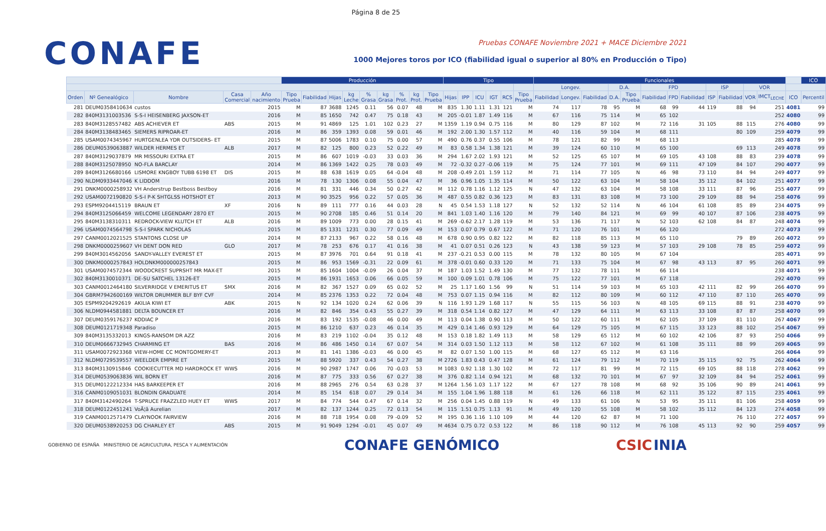Página 8 de 25
CONAFE
Pruebas CONAFE Noviembre 2021 + MACE Diciembre 2021
1000 Mejores toros por ICO (fiabilidad igual o superior al 80% en Producción o Tipo)
| | | | | | Producción | | | | | | | | | Tipo | | | | | | Funcionales | | | | | | | | | | | | | ICO |
| --- | --- | --- | --- | --- | --- | --- | --- | --- | --- | --- | --- | --- | --- | --- | --- | --- | --- | --- | --- | --- | --- | --- | --- | --- | --- | --- | --- | --- | --- | --- | --- | --- | --- |
| | | | | | | | | | | | | | | | | | | | | Longev. | | | D.A. | | FPD | | | ISP | | VOR | | | |
| Orden | Nº Genealógico | Nombre | Casa Comercial | Año nacimiento | Tipo Prueba | Fiabilidad | Hijas | kg Leche | % Grasa | kg Grasa | % Prot. | kg Prot. | Tipo Prueba | Hijas | IPP | ICU | IGT | RCS | Tipo Prueba | Fiabilidad | Longev. | Fiabilidad | D.A. | Tipo Prueba | Fiabilidad | FPD | Fiabilidad | ISP | Fiabilidad | VOR | IMCT<sub>LECHE</sub> | ICO | Percentil |
| 281 | DEUM0358410634 | custos | | 2015 | M | 87 | 3688 | 1245 | 0.11 | 56 | 0.07 | 48 | M | 835 | 1.30 | 1.11 | 1.31 | 121 | M | 74 | 117 | 78 | 95 | M | 68 | 99 | 44 | 119 | 88 | 94 | 251 | 4081 | 99 |
| 282 | 840M3131003536 | S-S-I HEISENBERG JAXSON-ET | | 2016 | M | 85 | 1650 | 742 | 0.47 | 75 | 0.18 | 43 | M | 205 | -0.01 | 1.87 | 1.49 | 116 | M | 67 | 116 | 75 | 114 | M | 65 | 102 | | | | | 252 | 4080 | 99 |
| 283 | 840M3128557482 | ABS ACHIEVER ET | ABS | 2015 | M | 91 | 4869 | 125 | 1.01 | 102 | 0.23 | 27 | M | 1359 | 1.19 | 0.94 | 0.75 | 116 | M | 80 | 129 | 87 | 102 | M | 72 | 116 | 31 | 105 | 88 | 115 | 276 | 4080 | 99 |
| 284 | 840M3138483465 | SIEMERS RIPROAR-ET | | 2016 | M | 86 | 359 | 1393 | 0.08 | 59 | 0.01 | 46 | M | 192 | 2.00 | 1.30 | 1.57 | 112 | M | 40 | 116 | 59 | 104 | M | 68 | 111 | | | 80 | 109 | 259 | 4079 | 99 |
| 285 | USAM0074345967 | HURTGENLEA YDR OUTSIDERS- ET | | 2015 | M | 87 | 5006 | 1783 | 0.10 | 75 | 0.00 | 57 | M | 490 | 0.76 | 0.37 | 0.55 | 106 | M | 78 | 121 | 82 | 99 | M | 68 | 113 | | | | | 285 | 4078 | 99 |
| 286 | DEUM0539063887 | WILDER HERMES ET | ALB | 2017 | M | 82 | 125 | 800 | 0.23 | 52 | 0.22 | 49 | M | 83 | 0.58 | 1.34 | 1.38 | 121 | M | 39 | 124 | 60 | 110 | M | 65 | 100 | | | 69 | 113 | 249 | 4078 | 99 |
| 287 | 840M3129037879 | MR MISSOURI EXTRA ET | | 2015 | M | 86 | 607 | 1019 | -0.03 | 33 | 0.03 | 36 | M | 294 | 1.67 | 2.02 | 1.93 | 121 | M | 52 | 125 | 65 | 107 | M | 69 | 105 | 43 | 108 | 88 | 83 | 239 | 4078 | 99 |
| 288 | 840M3125078950 | NO-FLA BARCLAY | | 2014 | M | 86 | 1369 | 1422 | 0.25 | 78 | 0.03 | 49 | M | 72 | -0.32 | 0.27 | -0.06 | 119 | M | 75 | 124 | 77 | 101 | M | 69 | 111 | 47 | 109 | 84 | 107 | 290 | 4077 | 99 |
| 289 | 840M3126680166 | LISMORE KNGBOY TUBB 6198 ET | DIS | 2015 | M | 88 | 638 | 1619 | 0.05 | 64 | -0.04 | 48 | M | 208 | -0.49 | 2.01 | 1.59 | 112 | M | 71 | 114 | 77 | 105 | N | 46 | 98 | 73 | 110 | 84 | 94 | 249 | 4077 | 99 |
| 290 | NLDM0933447046 | K LIDDOM | | 2016 | M | 78 | 130 | 1306 | 0.08 | 55 | 0.04 | 47 | M | 36 | 0.96 | 1.05 | 1.35 | 114 | M | 50 | 122 | 63 | 104 | M | 58 | 104 | 35 | 112 | 84 | 102 | 251 | 4077 | 99 |
| 291 | DNKM0000258932 | VH Anderstrup Bestboss Bestboy | | 2016 | M | 81 | 331 | 446 | 0.34 | 50 | 0.27 | 42 | M | 112 | 0.78 | 1.16 | 1.12 | 125 | N | 47 | 132 | 63 | 104 | M | 58 | 108 | 33 | 111 | 87 | 96 | 255 | 4077 | 99 |
| 292 | USAM0072190820 | S-S-I P-K SHTGLSS HOTSHOT ET | | 2013 | M | 90 | 3525 | 956 | 0.22 | 57 | 0.05 | 36 | M | 487 | 0.55 | 0.82 | 0.36 | 123 | M | 83 | 131 | 83 | 108 | M | 73 | 100 | 29 | 109 | 88 | 94 | 258 | 4076 | 99 |
| 293 | ESPM9204415119 | BRAUN ET | XF | 2016 | N | 89 | 111 | 777 | 0.16 | 44 | 0.03 | 28 | N | 45 | 0.54 | 1.53 | 1.18 | 127 | N | 52 | 132 | 52 | 114 | N | 46 | 104 | 61 | 108 | 85 | 89 | 234 | 4075 | 99 |
| 294 | 840M3125066459 | WELCOME LEGENDARY 2870 ET | | 2015 | M | 90 | 2708 | 185 | 0.46 | 51 | 0.14 | 20 | M | 841 | 1.03 | 1.40 | 1.16 | 120 | M | 79 | 140 | 84 | 121 | M | 69 | 99 | 40 | 107 | 87 | 106 | 238 | 4075 | 99 |
| 295 | 840M3138310311 | REDROCK-VIEW KLUTCH ET | ALB | 2016 | M | 89 | 1009 | 773 | 0.00 | 28 | 0.15 | 41 | M | 269 | -0.62 | 2.17 | 1.28 | 119 | M | 53 | 136 | 71 | 117 | N | 52 | 103 | 62 | 108 | 84 | 87 | 248 | 4074 | 99 |
| 296 | USAM0074564798 | S-S-I SPARK NICHOLAS | | 2015 | M | 85 | 1331 | 1231 | 0.30 | 77 | 0.09 | 49 | M | 153 | 0.07 | 0.79 | 0.67 | 122 | M | 71 | 120 | 76 | 101 | M | 66 | 120 | | | | | 272 | 4073 | 99 |
| 297 | CANM0012021525 | STANTONS CLOSE UP | | 2014 | M | 87 | 2133 | 967 | 0.22 | 58 | 0.16 | 48 | M | 678 | 0.90 | 0.95 | 0.82 | 122 | M | 82 | 118 | 85 | 113 | M | 65 | 110 | | | 79 | 89 | 260 | 4072 | 99 |
| 298 | DNKM0000259607 | VH DENT DON RED | GLO | 2017 | M | 78 | 253 | 676 | 0.17 | 41 | 0.16 | 38 | M | 41 | 0.07 | 0.51 | 0.26 | 123 | N | 43 | 138 | 59 | 123 | M | 57 | 103 | 29 | 108 | 78 | 85 | 259 | 4072 | 99 |
| 299 | 840M3014562056 | SANDY-VALLEY EVEREST ET | | 2015 | M | 87 | 3976 | 701 | 0.64 | 91 | 0.18 | 41 | M | 237 | -0.21 | 0.53 | 0.00 | 115 | M | 78 | 132 | 80 | 105 | M | 67 | 104 | | | | | 285 | 4071 | 99 |
| 300 | DNKM0000257843 | HOLDNKM000000257843 | | 2015 | M | 86 | 953 | 1569 | -0.31 | 22 | 0.09 | 61 | M | 378 | -0.01 | 0.60 | 0.33 | 120 | M | 71 | 133 | 75 | 104 | M | 67 | 98 | 43 | 113 | 87 | 95 | 260 | 4071 | 99 |
| 301 | USAM0074572344 | WOODCREST SUPRSHT MR MAX-ET | | 2015 | M | 85 | 1604 | 1004 | -0.09 | 26 | 0.04 | 37 | M | 187 | 1.03 | 1.52 | 1.49 | 130 | M | 77 | 132 | 78 | 111 | M | 66 | 114 | | | | | 238 | 4071 | 99 |
| 302 | 840M3130010371 | DE-SU SATCHEL 13126-ET | | 2015 | M | 86 | 1931 | 1653 | 0.06 | 66 | 0.05 | 59 | M | 100 | 0.09 | 1.01 | 0.78 | 106 | M | 75 | 122 | 77 | 101 | M | 67 | 118 | | | | | 292 | 4070 | 99 |
| 303 | CANM0012464180 | SILVERRIDGE V EMERITUS ET | SMX | 2016 | M | 82 | 367 | 1527 | 0.09 | 65 | 0.02 | 52 | M | 25 | 1.17 | 1.60 | 1.56 | 99 | N | 51 | 114 | 59 | 103 | M | 65 | 103 | 42 | 111 | 82 | 99 | 266 | 4070 | 99 |
| 304 | GBRM7942600169 | WILTOR DRUMMER BLF BYF CVF | | 2014 | M | 85 | 2376 | 1353 | 0.22 | 72 | 0.04 | 48 | M | 753 | 0.07 | 1.15 | 0.94 | 116 | M | 82 | 112 | 80 | 109 | M | 60 | 112 | 47 | 110 | 87 | 110 | 265 | 4070 | 99 |
| 305 | ESPM9204292619 | AKILIA KIWI ET | ABK | 2015 | N | 92 | 134 | 1020 | 0.24 | 62 | 0.06 | 39 | N | 116 | 1.93 | 1.29 | 1.68 | 117 | N | 55 | 115 | 56 | 103 | N | 48 | 105 | 69 | 115 | 88 | 91 | 238 | 4070 | 99 |
| 306 | NLDM0944581881 | DELTA BOUNCER ET | | 2016 | M | 82 | 846 | 354 | 0.43 | 55 | 0.27 | 39 | M | 318 | 0.54 | 1.14 | 0.82 | 127 | M | 47 | 129 | 64 | 111 | M | 63 | 113 | 33 | 108 | 87 | 87 | 258 | 4070 | 99 |
| 307 | DEUM0359176237 | KODIAC P | | 2016 | M | 83 | 192 | 1535 | -0.08 | 46 | 0.00 | 49 | M | 113 | 0.04 | 1.38 | 0.90 | 113 | M | 50 | 122 | 60 | 111 | M | 62 | 105 | 37 | 109 | 81 | 110 | 267 | 4067 | 99 |
| 308 | DEUM0121719348 | Paradiso | | 2015 | M | 86 | 1210 | 637 | 0.23 | 46 | 0.14 | 35 | M | 429 | 0.14 | 1.46 | 0.93 | 129 | M | 64 | 129 | 75 | 105 | M | 67 | 115 | 33 | 123 | 88 | 102 | 254 | 4067 | 99 |
| 309 | 840M3135332013 | KINGS-RANSOM DR AZZ | | 2016 | M | 83 | 219 | 1102 | -0.04 | 35 | 0.12 | 48 | M | 153 | 0.18 | 1.82 | 1.49 | 113 | M | 58 | 129 | 65 | 112 | M | 60 | 102 | 42 | 106 | 87 | 93 | 250 | 4066 | 99 |
| 310 | DEUM0666732945 | CHARMING ET | BAS | 2016 | M | 86 | 486 | 1450 | 0.14 | 67 | 0.07 | 54 | M | 314 | 0.03 | 1.50 | 1.12 | 113 | M | 58 | 112 | 67 | 102 | M | 61 | 108 | 35 | 111 | 88 | 99 | 269 | 4065 | 99 |
| 311 | USAM0072923368 | VIEW-HOME CC MONTGOMERY-ET | | 2013 | M | 81 | 141 | 1386 | -0.03 | 46 | 0.00 | 45 | M | 82 | 0.07 | 1.50 | 1.00 | 115 | M | 68 | 127 | 65 | 112 | M | 63 | 116 | | | | | 266 | 4064 | 99 |
| 312 | NLDM0729539557 | WEELDER EMPIRE ET | | 2015 | M | 88 | 5920 | 337 | 0.43 | 54 | 0.27 | 38 | M | 2726 | 1.83 | 0.43 | 0.47 | 128 | M | 61 | 124 | 79 | 112 | M | 70 | 119 | 35 | 115 | 92 | 75 | 262 | 4064 | 99 |
| 313 | 840M3130915846 | COOKIECUTTER MD HARDROCK ET | WWS | 2016 | M | 90 | 2987 | 1747 | 0.06 | 70 | -0.03 | 53 | M | 1083 | 0.92 | 1.18 | 1.30 | 102 | M | 72 | 117 | 81 | 99 | M | 72 | 115 | 69 | 105 | 88 | 118 | 278 | 4062 | 99 |
| 314 | DEUM0539063836 | WIL BORN ET | | 2016 | M | 87 | 775 | 333 | 0.56 | 67 | 0.27 | 38 | M | 376 | 0.82 | 1.14 | 0.94 | 121 | M | 68 | 132 | 70 | 101 | M | 67 | 97 | 32 | 109 | 84 | 94 | 252 | 4061 | 99 |
| 315 | DEUM0122212334 | HAS BARKEEPER ET | | 2016 | M | 88 | 2965 | 276 | 0.54 | 63 | 0.28 | 37 | M | 1264 | 1.56 | 1.03 | 1.17 | 122 | M | 67 | 127 | 78 | 108 | M | 68 | 92 | 35 | 106 | 90 | 89 | 241 | 4061 | 99 |
| 316 | CANM0109051031 | BLONDIN GRADUATE | | 2014 | M | 85 | 154 | 618 | 0.07 | 29 | 0.14 | 34 | M | 155 | 1.04 | 1.96 | 1.88 | 118 | M | 61 | 126 | 66 | 118 | M | 62 | 111 | 35 | 122 | 87 | 115 | 235 | 4061 | 99 |
| 317 | 840M3142490264 | T-SPRUCE FRAZZLED HUEY ET | WWS | 2017 | M | 84 | 774 | 544 | 0.47 | 67 | 0.14 | 32 | M | 256 | 0.04 | 1.45 | 0.88 | 119 | N | 49 | 133 | 61 | 106 | N | 53 | 95 | 35 | 111 | 81 | 106 | 258 | 4059 | 99 |
| 318 | DEUM0122451241 | VoÃ¦â Aurelian | | 2017 | M | 82 | 137 | 1244 | 0.25 | 72 | 0.13 | 54 | M | 115 | 1.51 | 0.75 | 1.13 | 91 | M | 49 | 120 | 55 | 108 | M | 58 | 102 | 35 | 112 | 84 | 123 | 274 | 4058 | 99 |
| 319 | CANM0012571479 | CLAYNOOK FAIRVIEW | | 2016 | M | 88 | 718 | 1954 | 0.08 | 79 | -0.09 | 52 | M | 195 | 0.36 | 1.16 | 1.10 | 109 | M | 44 | 120 | 62 | 87 | M | 71 | 100 | | | 76 | 110 | 272 | 4057 | 99 |
| 320 | DEUM0538920253 | DG CHARLEY ET | ABS | 2015 | M | 91 | 9049 | 1294 | -0.01 | 45 | 0.07 | 49 | M | 4634 | 0.75 | 0.72 | 0.53 | 122 | M | 86 | 118 | 90 | 112 | M | 76 | 108 | 45 | 113 | 92 | 90 | 259 | 4057 | 99 |
GOBIERNO DE ESPAÑA MINISTERIO DE AGRICULTURA, PESCA Y ALIMENTACIÓN
CONAFE GENÓMICO CSIC INIA